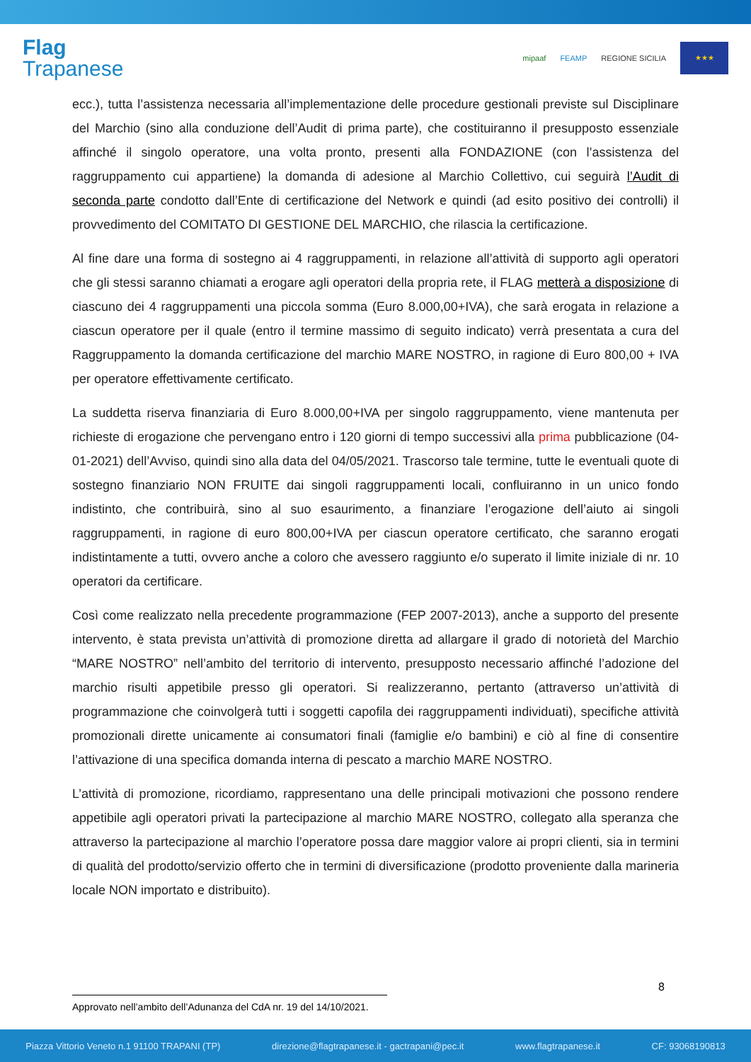Flag
Trapanese
mipaaf FEAMP REGIONE SICILIA
★★★
ecc.), tutta l’assistenza necessaria all’implementazione delle procedure gestionali previste sul Disciplinare del Marchio (sino alla conduzione dell’Audit di prima parte), che costituiranno il presupposto essenziale affinché il singolo operatore, una volta pronto, presenti alla FONDAZIONE (con l’assistenza del raggruppamento cui appartiene) la domanda di adesione al Marchio Collettivo, cui seguirà l’Audit di seconda parte condotto dall’Ente di certificazione del Network e quindi (ad esito positivo dei controlli) il provvedimento del COMITATO DI GESTIONE DEL MARCHIO, che rilascia la certificazione.
Al fine dare una forma di sostegno ai 4 raggruppamenti, in relazione all’attività di supporto agli operatori che gli stessi saranno chiamati a erogare agli operatori della propria rete, il FLAG metterà a disposizione di ciascuno dei 4 raggruppamenti una piccola somma (Euro 8.000,00+IVA), che sarà erogata in relazione a ciascun operatore per il quale (entro il termine massimo di seguito indicato) verrà presentata a cura del Raggruppamento la domanda certificazione del marchio MARE NOSTRO, in ragione di Euro 800,00 + IVA per operatore effettivamente certificato.
La suddetta riserva finanziaria di Euro 8.000,00+IVA per singolo raggruppamento, viene mantenuta per richieste di erogazione che pervengano entro i 120 giorni di tempo successivi alla prima pubblicazione (04-01-2021) dell’Avviso, quindi sino alla data del 04/05/2021. Trascorso tale termine, tutte le eventuali quote di sostegno finanziario NON FRUITE dai singoli raggruppamenti locali, confluiranno in un unico fondo indistinto, che contribuirà, sino al suo esaurimento, a finanziare l’erogazione dell’aiuto ai singoli raggruppamenti, in ragione di euro 800,00+IVA per ciascun operatore certificato, che saranno erogati indistintamente a tutti, ovvero anche a coloro che avessero raggiunto e/o superato il limite iniziale di nr. 10 operatori da certificare.
Così come realizzato nella precedente programmazione (FEP 2007-2013), anche a supporto del presente intervento, è stata prevista un’attività di promozione diretta ad allargare il grado di notorietà del Marchio “MARE NOSTRO” nell’ambito del territorio di intervento, presupposto necessario affinché l’adozione del marchio risulti appetibile presso gli operatori. Si realizzeranno, pertanto (attraverso un’attività di programmazione che coinvolgerà tutti i soggetti capofila dei raggruppamenti individuati), specifiche attività promozionali dirette unicamente ai consumatori finali (famiglie e/o bambini) e ciò al fine di consentire l’attivazione di una specifica domanda interna di pescato a marchio MARE NOSTRO.
L’attività di promozione, ricordiamo, rappresentano una delle principali motivazioni che possono rendere appetibile agli operatori privati la partecipazione al marchio MARE NOSTRO, collegato alla speranza che attraverso la partecipazione al marchio l’operatore possa dare maggior valore ai propri clienti, sia in termini di qualità del prodotto/servizio offerto che in termini di diversificazione (prodotto proveniente dalla marineria locale NON importato e distribuito).
8
Approvato nell’ambito dell’Adunanza del CdA nr. 19 del 14/10/2021.
Piazza Vittorio Veneto n.1 91100 TRAPANI (TP) direzione@flagtrapanese.it - gactrapani@pec.it www.flagtrapanese.it CF: 93068190813